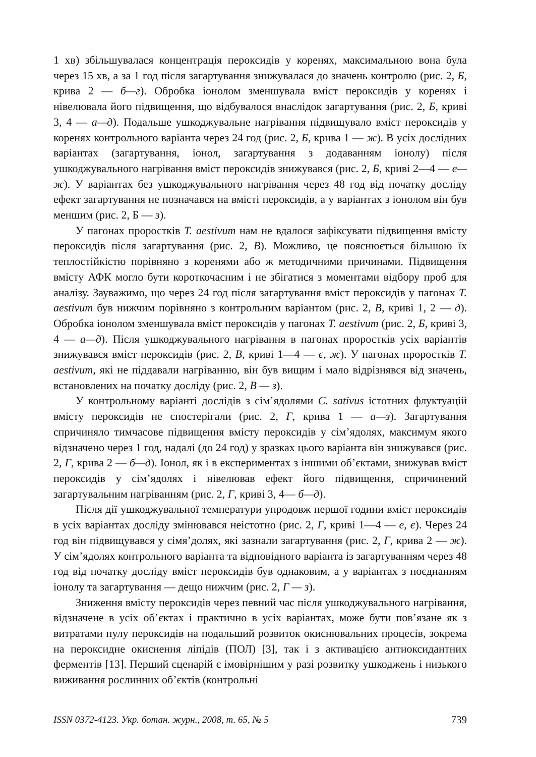1 хв) збільшувалася концентрація пероксидів у коренях, максимальною вона була через 15 хв, а за 1 год після загартування знижувалася до значень контролю (рис. 2, Б, крива 2 — б—г). Обробка іонолом зменшувала вміст пероксидів у коренях і нівелювала його підвищення, що відбувалося внаслідок загартування (рис. 2, Б, криві 3, 4 — а—д). Подальше ушкоджувальне нагрівання підвищувало вміст пероксидів у коренях контрольного варіанта через 24 год (рис. 2, Б, крива 1 — ж). В усіх дослідних варіантах (загартування, іонол, загартування з додаванням іонолу) після ушкоджувального нагрівання вміст пероксидів знижувався (рис. 2, Б, криві 2—4 — е—ж). У варіантах без ушкоджувального нагрівання через 48 год від початку досліду ефект загартування не позначався на вмісті пероксидів, а у варіантах з іонолом він був меншим (рис. 2, Б — з).
У пагонах проростків T. aestivum нам не вдалося зафіксувати підвищення вмісту пероксидів після загартування (рис. 2, В). Можливо, це пояснюється більшою їх теплостійкістю порівняно з коренями або ж методичними причинами. Підвищення вмісту АФК могло бути короткочасним і не збігатися з моментами відбору проб для аналізу. Зауважимо, що через 24 год після загартування вміст пероксидів у пагонах T. aestivum був нижчим порівняно з контрольним варіантом (рис. 2, В, криві 1, 2 — д). Обробка іонолом зменшувала вміст пероксидів у пагонах T. aestivum (рис. 2, Б, криві 3, 4 — а—д). Після ушкоджувального нагрівання в пагонах проростків усіх варіантів знижувався вміст пероксидів (рис. 2, В, криві 1—4 — є, ж). У пагонах проростків T. aestivum, які не піддавали нагріванню, він був вищим і мало відрізнявся від значень, встановлених на початку досліду (рис. 2, В — з).
У контрольному варіанті дослідів з сім’ядолями C. sativus істотних флуктуацій вмісту пероксидів не спостерігали (рис. 2, Г, крива 1 — а—з). Загартування спричиняло тимчасове підвищення вмісту пероксидів у сім’ядолях, максимум якого відзначено через 1 год, надалі (до 24 год) у зразках цього варіанта він знижувався (рис. 2, Г, крива 2 — б—д). Іонол, як і в експериментах з іншими об’єктами, знижував вміст пероксидів у сім’ядолях і нівелював ефект його підвищення, спричинений загартувальним нагріванням (рис. 2, Г, криві 3, 4— б—д).
Після дії ушкоджувальної температури упродовж першої години вміст пероксидів в усіх варіантах досліду змінювався неістотно (рис. 2, Г, криві 1—4 — е, є). Через 24 год він підвищувався у сімя’долях, які зазнали загартування (рис. 2, Г, крива 2 — ж). У сім’ядолях контрольного варіанта та відповідного варіанта із загартуванням через 48 год від початку досліду вміст пероксидів був однаковим, а у варіантах з поєднанням іонолу та загартування — дещо нижчим (рис. 2, Г — з).
Зниження вмісту пероксидів через певний час після ушкоджувального нагрівання, відзначене в усіх об’єктах і практично в усіх варіантах, може бути пов’язане як з витратами пулу пероксидів на подальший розвиток окиснювальних процесів, зокрема на пероксидне окиснення ліпідів (ПОЛ) [3], так і з активацією антиоксидантних ферментів [13]. Перший сценарій є імовірнішим у разі розвитку ушкоджень і низького виживання рослинних об’єктів (контрольні
ISSN 0372-4123. Укр. ботан. журн., 2008, т. 65, № 5 739